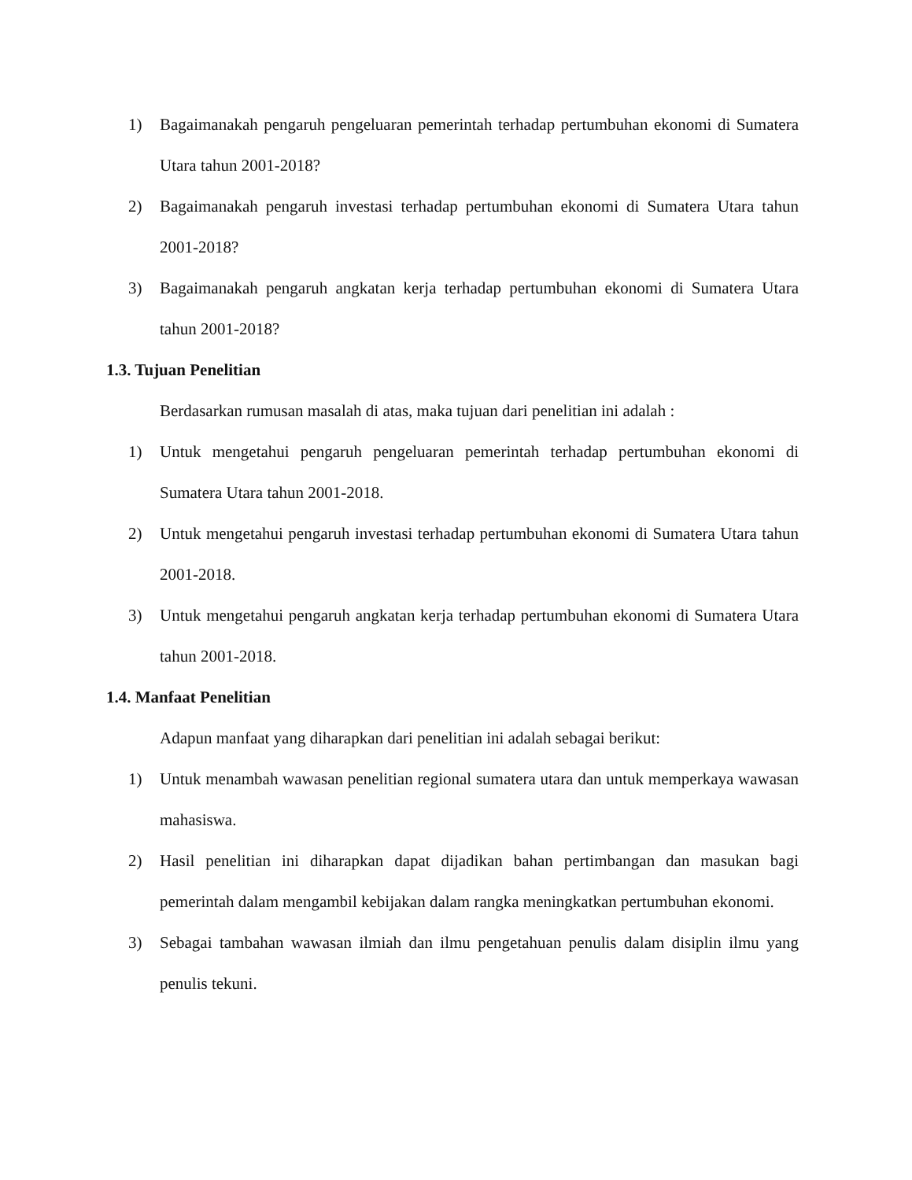1) Bagaimanakah pengaruh pengeluaran pemerintah terhadap pertumbuhan ekonomi di Sumatera Utara tahun 2001-2018?
2) Bagaimanakah pengaruh investasi terhadap pertumbuhan ekonomi di Sumatera Utara tahun 2001-2018?
3) Bagaimanakah pengaruh angkatan kerja terhadap pertumbuhan ekonomi di Sumatera Utara tahun 2001-2018?
1.3. Tujuan Penelitian
Berdasarkan rumusan masalah di atas, maka tujuan dari penelitian ini adalah :
1) Untuk mengetahui pengaruh pengeluaran pemerintah terhadap pertumbuhan ekonomi di Sumatera Utara tahun 2001-2018.
2) Untuk mengetahui pengaruh investasi terhadap pertumbuhan ekonomi di Sumatera Utara tahun 2001-2018.
3) Untuk mengetahui pengaruh angkatan kerja terhadap pertumbuhan ekonomi di Sumatera Utara tahun 2001-2018.
1.4. Manfaat Penelitian
Adapun manfaat yang diharapkan dari penelitian ini adalah sebagai berikut:
1) Untuk menambah wawasan penelitian regional sumatera utara dan untuk memperkaya wawasan mahasiswa.
2) Hasil penelitian ini diharapkan dapat dijadikan bahan pertimbangan dan masukan bagi pemerintah dalam mengambil kebijakan dalam rangka meningkatkan pertumbuhan ekonomi.
3) Sebagai tambahan wawasan ilmiah dan ilmu pengetahuan penulis dalam disiplin ilmu yang penulis tekuni.